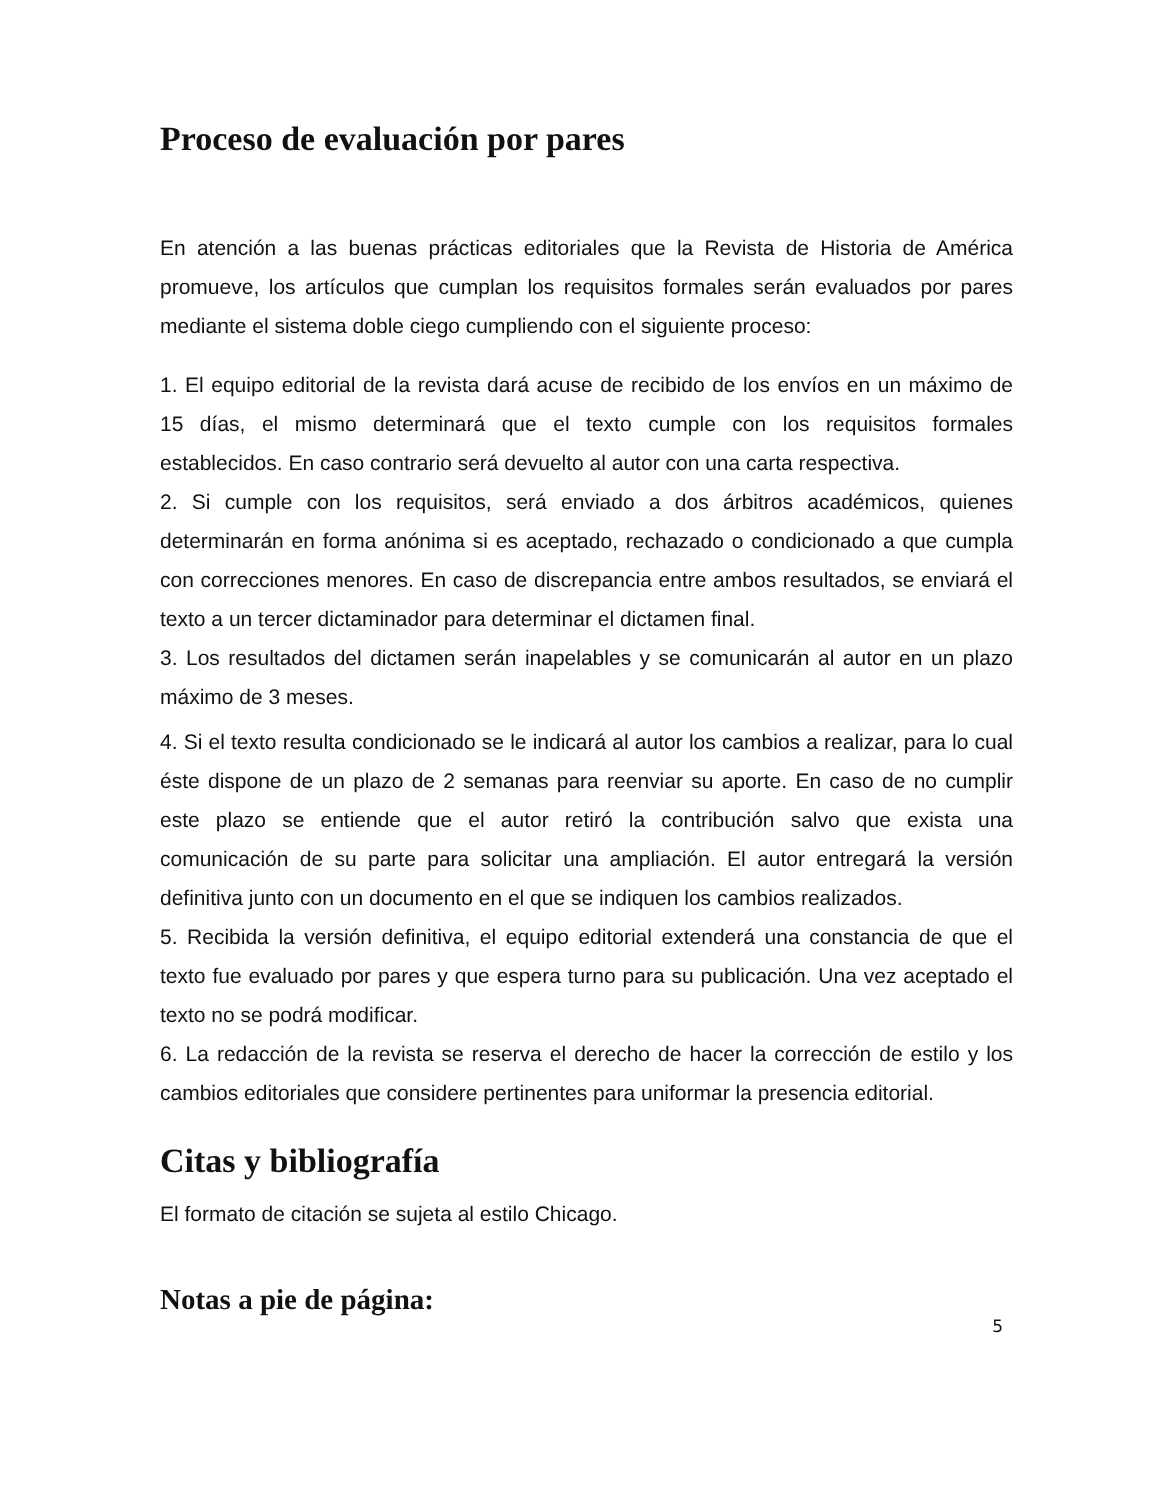Proceso de evaluación por pares
En atención a las buenas prácticas editoriales que la Revista de Historia de América promueve, los artículos que cumplan los requisitos formales serán evaluados por pares mediante el sistema doble ciego cumpliendo con el siguiente proceso:
1. El equipo editorial de la revista dará acuse de recibido de los envíos en un máximo de 15 días, el mismo determinará que el texto cumple con los requisitos formales establecidos. En caso contrario será devuelto al autor con una carta respectiva.
2. Si cumple con los requisitos, será enviado a dos árbitros académicos, quienes determinarán en forma anónima si es aceptado, rechazado o condicionado a que cumpla con correcciones menores. En caso de discrepancia entre ambos resultados, se enviará el texto a un tercer dictaminador para determinar el dictamen final.
3. Los resultados del dictamen serán inapelables y se comunicarán al autor en un plazo máximo de 3 meses.
4. Si el texto resulta condicionado se le indicará al autor los cambios a realizar, para lo cual éste dispone de un plazo de 2 semanas para reenviar su aporte. En caso de no cumplir este plazo se entiende que el autor retiró la contribución salvo que exista una comunicación de su parte para solicitar una ampliación. El autor entregará la versión definitiva junto con un documento en el que se indiquen los cambios realizados.
5. Recibida la versión definitiva, el equipo editorial extenderá una constancia de que el texto fue evaluado por pares y que espera turno para su publicación. Una vez aceptado el texto no se podrá modificar.
6. La redacción de la revista se reserva el derecho de hacer la corrección de estilo y los cambios editoriales que considere pertinentes para uniformar la presencia editorial.
Citas y bibliografía
El formato de citación se sujeta al estilo Chicago.
Notas a pie de página:
5